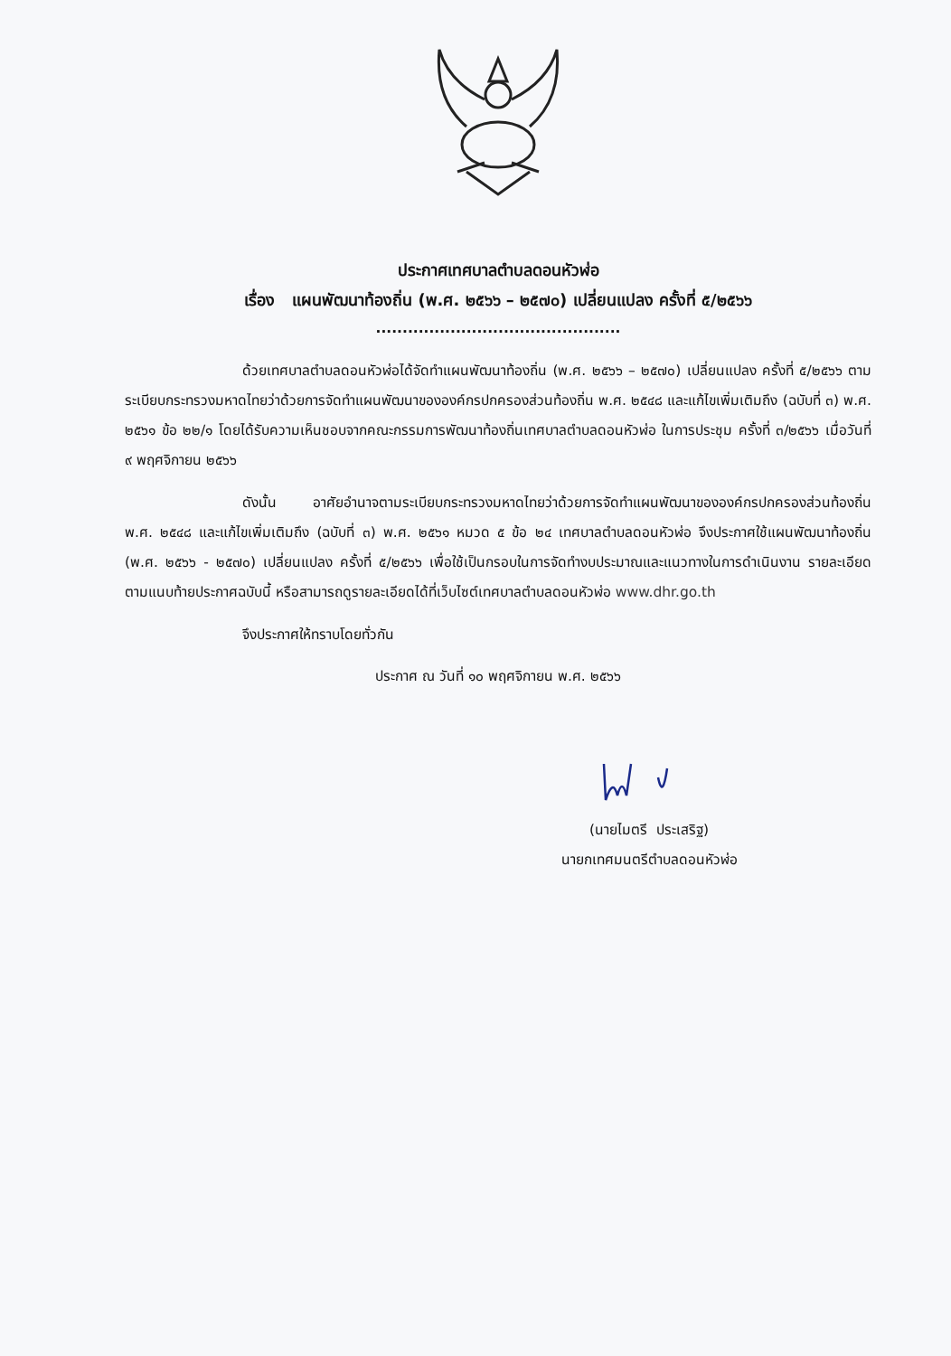ประกาศเทศบาลตำบลดอนหัวฬ่อ
เรื่อง แผนพัฒนาท้องถิ่น (พ.ศ. ๒๕๖๖ – ๒๕๗๐) เปลี่ยนแปลง ครั้งที่ ๕/๒๕๖๖
..............................................
ด้วยเทศบาลตำบลดอนหัวฬ่อได้จัดทำแผนพัฒนาท้องถิ่น (พ.ศ. ๒๕๖๖ – ๒๕๗๐) เปลี่ยนแปลง ครั้งที่ ๕/๒๕๖๖ ตามระเบียบกระทรวงมหาดไทยว่าด้วยการจัดทำแผนพัฒนาขององค์กรปกครองส่วนท้องถิ่น พ.ศ. ๒๕๔๘ และแก้ไขเพิ่มเติมถึง (ฉบับที่ ๓) พ.ศ. ๒๕๖๑ ข้อ ๒๒/๑ โดยได้รับความเห็นชอบจากคณะกรรมการพัฒนาท้องถิ่นเทศบาลตำบลดอนหัวฬ่อ ในการประชุม ครั้งที่ ๓/๒๕๖๖ เมื่อวันที่ ๙ พฤศจิกายน ๒๕๖๖
ดังนั้น อาศัยอำนาจตามระเบียบกระทรวงมหาดไทยว่าด้วยการจัดทำแผนพัฒนาขององค์กรปกครองส่วนท้องถิ่น พ.ศ. ๒๕๔๘ และแก้ไขเพิ่มเติมถึง (ฉบับที่ ๓) พ.ศ. ๒๕๖๑ หมวด ๕ ข้อ ๒๔ เทศบาลตำบลดอนหัวฬ่อ จึงประกาศใช้แผนพัฒนาท้องถิ่น (พ.ศ. ๒๕๖๖ - ๒๕๗๐) เปลี่ยนแปลง ครั้งที่ ๕/๒๕๖๖ เพื่อใช้เป็นกรอบในการจัดทำงบประมาณและแนวทางในการดำเนินงาน รายละเอียดตามแนบท้ายประกาศฉบับนี้ หรือสามารถดูรายละเอียดได้ที่เว็บไซต์เทศบาลตำบลดอนหัวฬ่อ www.dhr.go.th
จึงประกาศให้ทราบโดยทั่วกัน
ประกาศ ณ วันที่ ๑๐ พฤศจิกายน พ.ศ. ๒๕๖๖
(นายไมตรี ประเสริฐ)
นายกเทศมนตรีตำบลดอนหัวฬ่อ